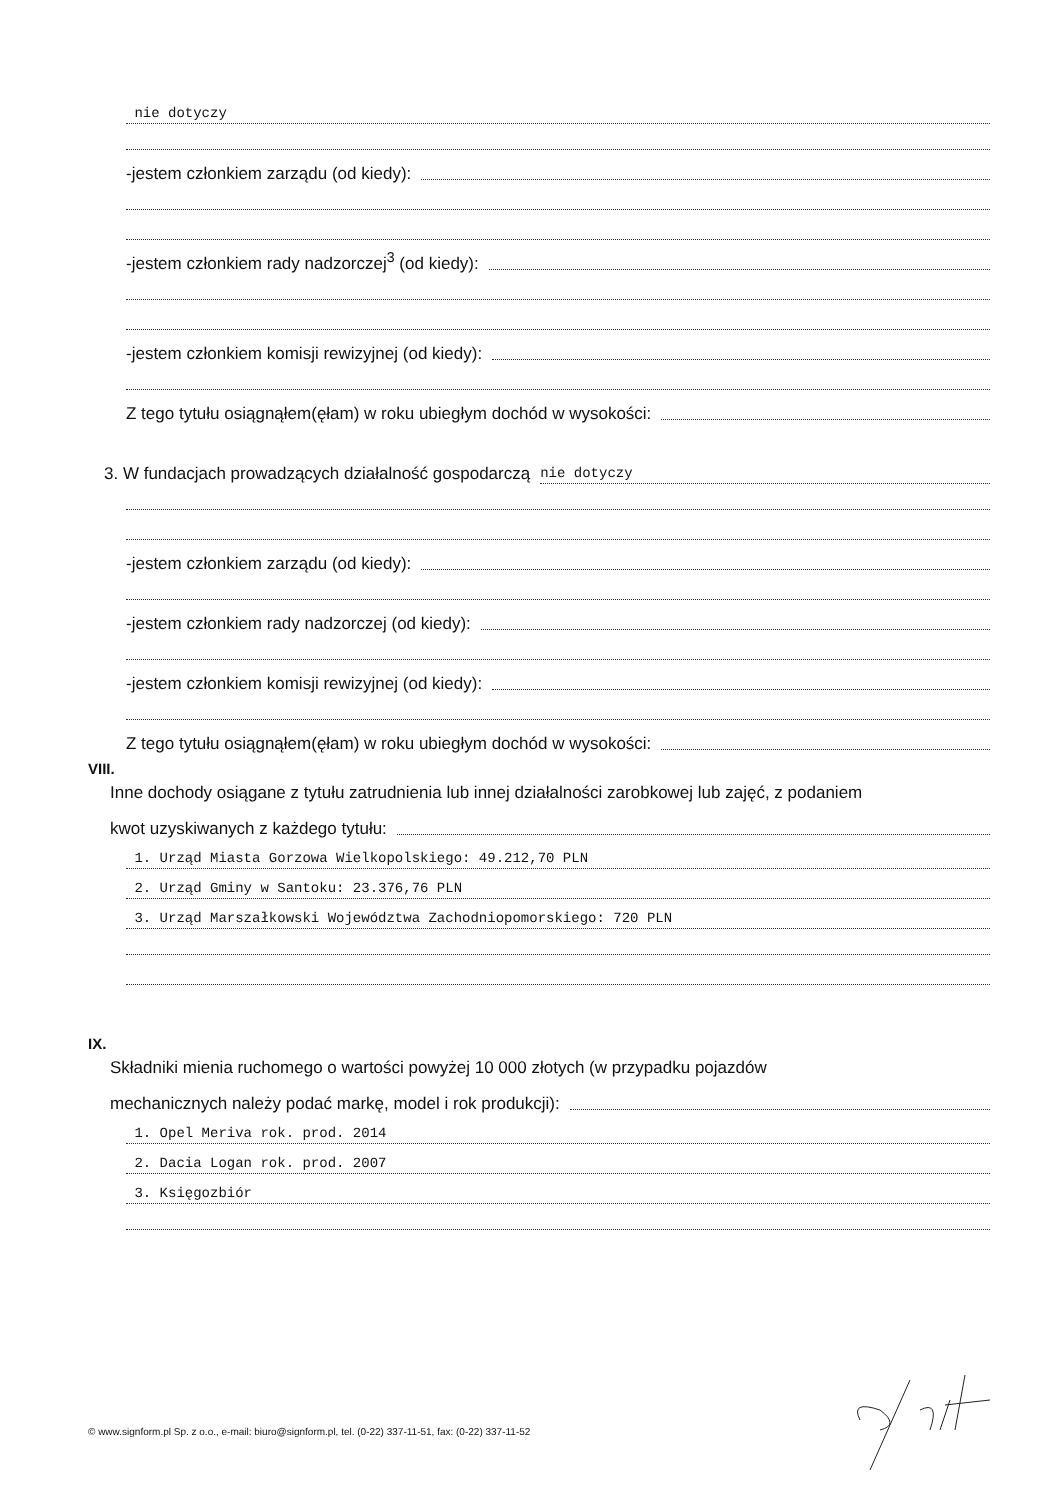nie dotyczy
-jestem członkiem zarządu (od kiedy):
-jestem członkiem rady nadzorczej<sup>3</sup> (od kiedy):
-jestem członkiem komisji rewizyjnej (od kiedy):
Z tego tytułu osiągnąłem(ęłam) w roku ubiegłym dochód w wysokości:
3. W fundacjach prowadzących działalność gospodarczą nie dotyczy
-jestem członkiem zarządu (od kiedy):
-jestem członkiem rady nadzorczej (od kiedy):
-jestem członkiem komisji rewizyjnej (od kiedy):
Z tego tytułu osiągnąłem(ęłam) w roku ubiegłym dochód w wysokości:
VIII.
Inne dochody osiągane z tytułu zatrudnienia lub innej działalności zarobkowej lub zajęć, z podaniem
kwot uzyskiwanych z każdego tytułu:
1. Urząd Miasta Gorzowa Wielkopolskiego: 49.212,70 PLN
2. Urząd Gminy w Santoku: 23.376,76 PLN
3. Urząd Marszałkowski Województwa Zachodniopomorskiego: 720 PLN
IX.
Składniki mienia ruchomego o wartości powyżej 10 000 złotych (w przypadku pojazdów
mechanicznych należy podać markę, model i rok produkcji):
1. Opel Meriva rok. prod. 2014
2. Dacia Logan rok. prod. 2007
3. Księgozbiór
© www.signform.pl Sp. z o.o., e-mail: biuro@signform.pl, tel. (0-22) 337-11-51, fax: (0-22) 337-11-52